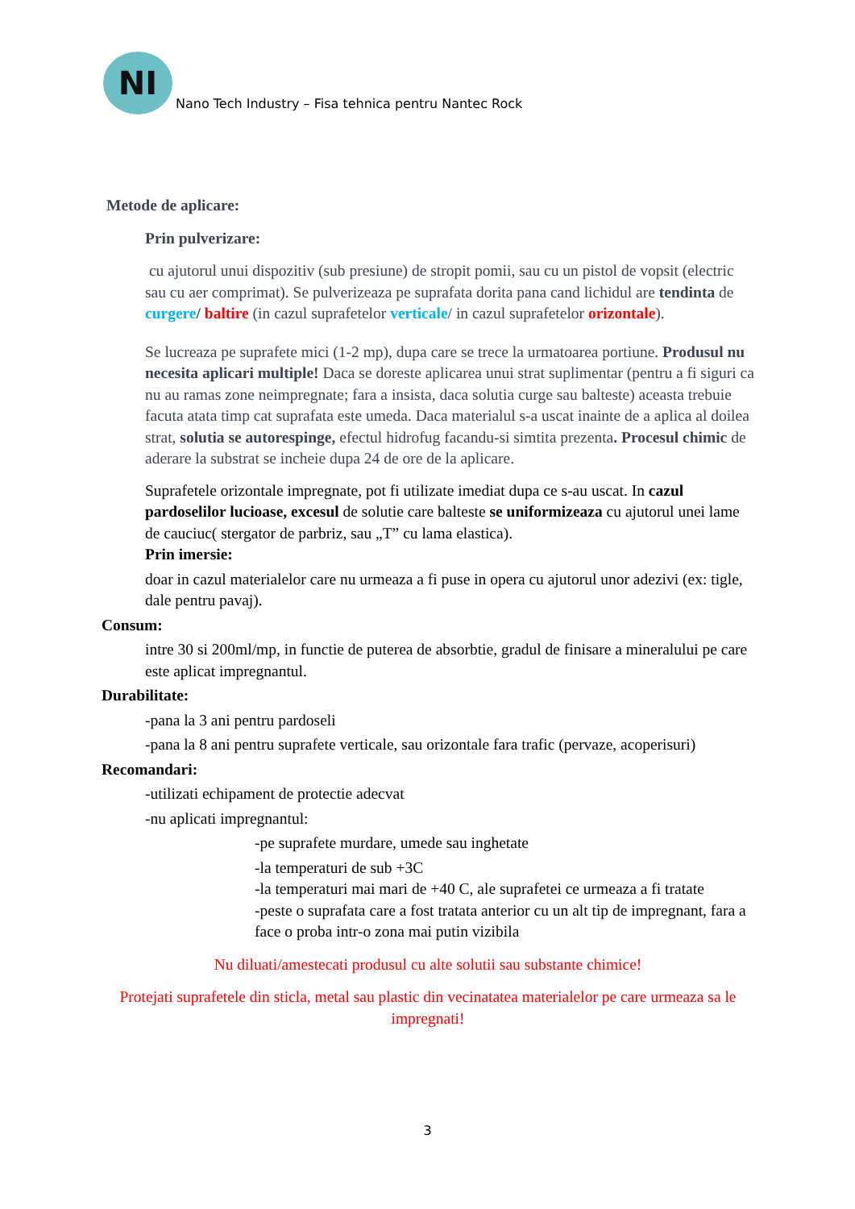NI
Nano Tech Industry – Fisa tehnica pentru Nantec Rock
Metode de aplicare:
Prin pulverizare:
cu ajutorul unui dispozitiv (sub presiune) de stropit pomii, sau cu un pistol de vopsit (electric sau cu aer comprimat). Se pulverizeaza pe suprafata dorita pana cand lichidul are tendinta de curgere/ baltire (in cazul suprafetelor verticale/ in cazul suprafetelor orizontale).
Se lucreaza pe suprafete mici (1-2 mp), dupa care se trece la urmatoarea portiune. Produsul nu necesita aplicari multiple! Daca se doreste aplicarea unui strat suplimentar (pentru a fi siguri ca nu au ramas zone neimpregnate; fara a insista, daca solutia curge sau balteste) aceasta trebuie facuta atata timp cat suprafata este umeda. Daca materialul s-a uscat inainte de a aplica al doilea strat, solutia se autorespinge, efectul hidrofug facandu-si simtita prezenta. Procesul chimic de aderare la substrat se incheie dupa 24 de ore de la aplicare.
Suprafetele orizontale impregnate, pot fi utilizate imediat dupa ce s-au uscat. In cazul pardoselilor lucioase, excesul de solutie care balteste se uniformizeaza cu ajutorul unei lame de cauciuc( stergator de parbriz, sau „T” cu lama elastica).
Prin imersie:
doar in cazul materialelor care nu urmeaza a fi puse in opera cu ajutorul unor adezivi (ex: tigle, dale pentru pavaj).
Consum:
intre 30 si 200ml/mp, in functie de puterea de absorbtie, gradul de finisare a mineralului pe care este aplicat impregnantul.
Durabilitate:
-pana la 3 ani pentru pardoseli
-pana la 8 ani pentru suprafete verticale, sau orizontale fara trafic (pervaze, acoperisuri)
Recomandari:
-utilizati echipament de protectie adecvat
-nu aplicati impregnantul:
-pe suprafete murdare, umede sau inghetate
-la temperaturi de sub +3C
-la temperaturi mai mari de +40 C, ale suprafetei ce urmeaza a fi tratate
-peste o suprafata care a fost tratata anterior cu un alt tip de impregnant, fara a face o proba intr-o zona mai putin vizibila
Nu diluati/amestecati produsul cu alte solutii sau substante chimice!
Protejati suprafetele din sticla, metal sau plastic din vecinatatea materialelor pe care urmeaza sa le impregnati!
3